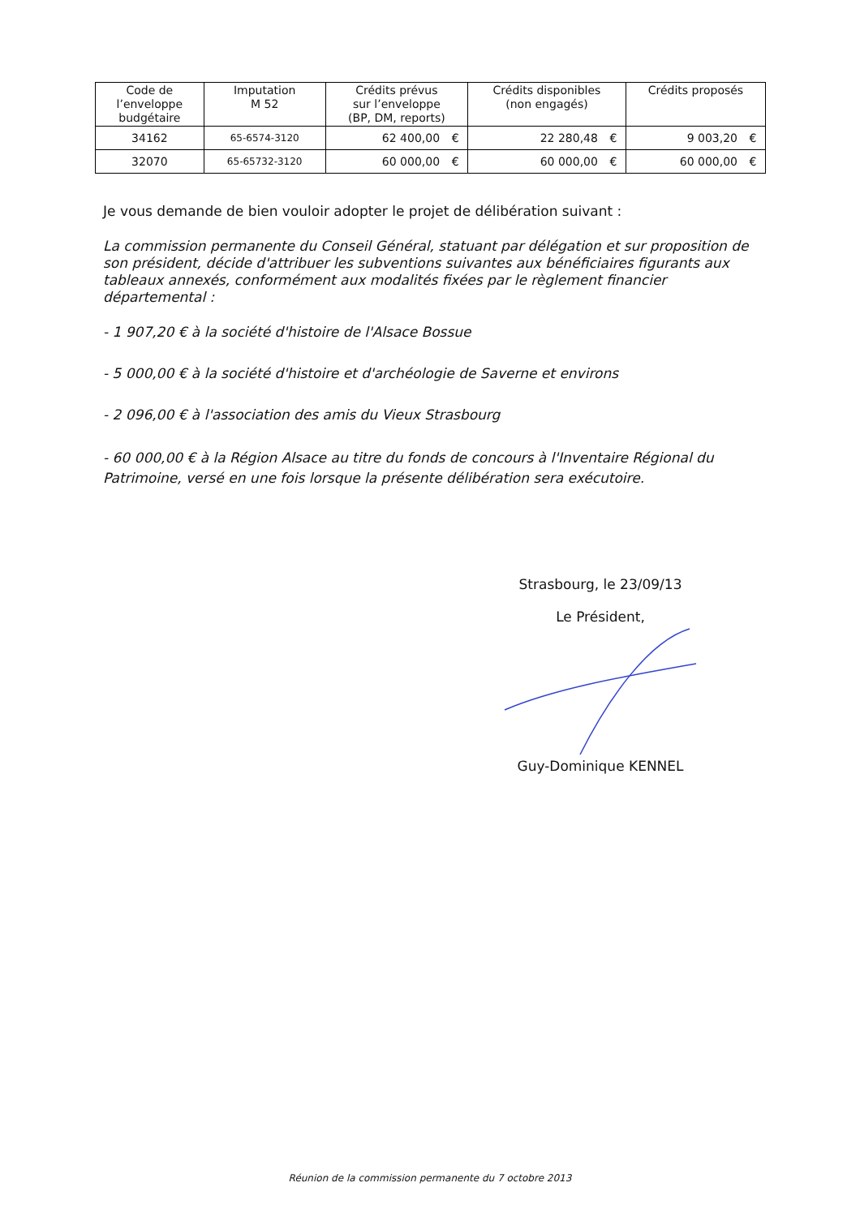| Code de l’enveloppe budgétaire | Imputation M 52 | Crédits prévus sur l’enveloppe (BP, DM, reports) | | Crédits disponibles (non engagés) | | Crédits proposés | |
| --- | --- | --- | --- | --- | --- | --- | --- |
| 34162 | 65-6574-3120 | 62 400,00 | € | 22 280,48 | € | 9 003,20 | € |
| 32070 | 65-65732-3120 | 60 000,00 | € | 60 000,00 | € | 60 000,00 | € |
Je vous demande de bien vouloir adopter le projet de délibération suivant :
La commission permanente du Conseil Général, statuant par délégation et sur proposition de son président, décide d'attribuer les subventions suivantes aux bénéficiaires figurants aux tableaux annexés, conformément aux modalités fixées par le règlement financier départemental :
- 1 907,20 € à la société d'histoire de l'Alsace Bossue
- 5 000,00 € à la société d'histoire et d'archéologie de Saverne et environs
- 2 096,00 € à l'association des amis du Vieux Strasbourg
- 60 000,00 € à la Région Alsace au titre du fonds de concours à l'Inventaire Régional du Patrimoine, versé en une fois lorsque la présente délibération sera exécutoire.
Strasbourg, le 23/09/13
Le Président,
Guy-Dominique KENNEL
Réunion de la commission permanente du 7 octobre 2013